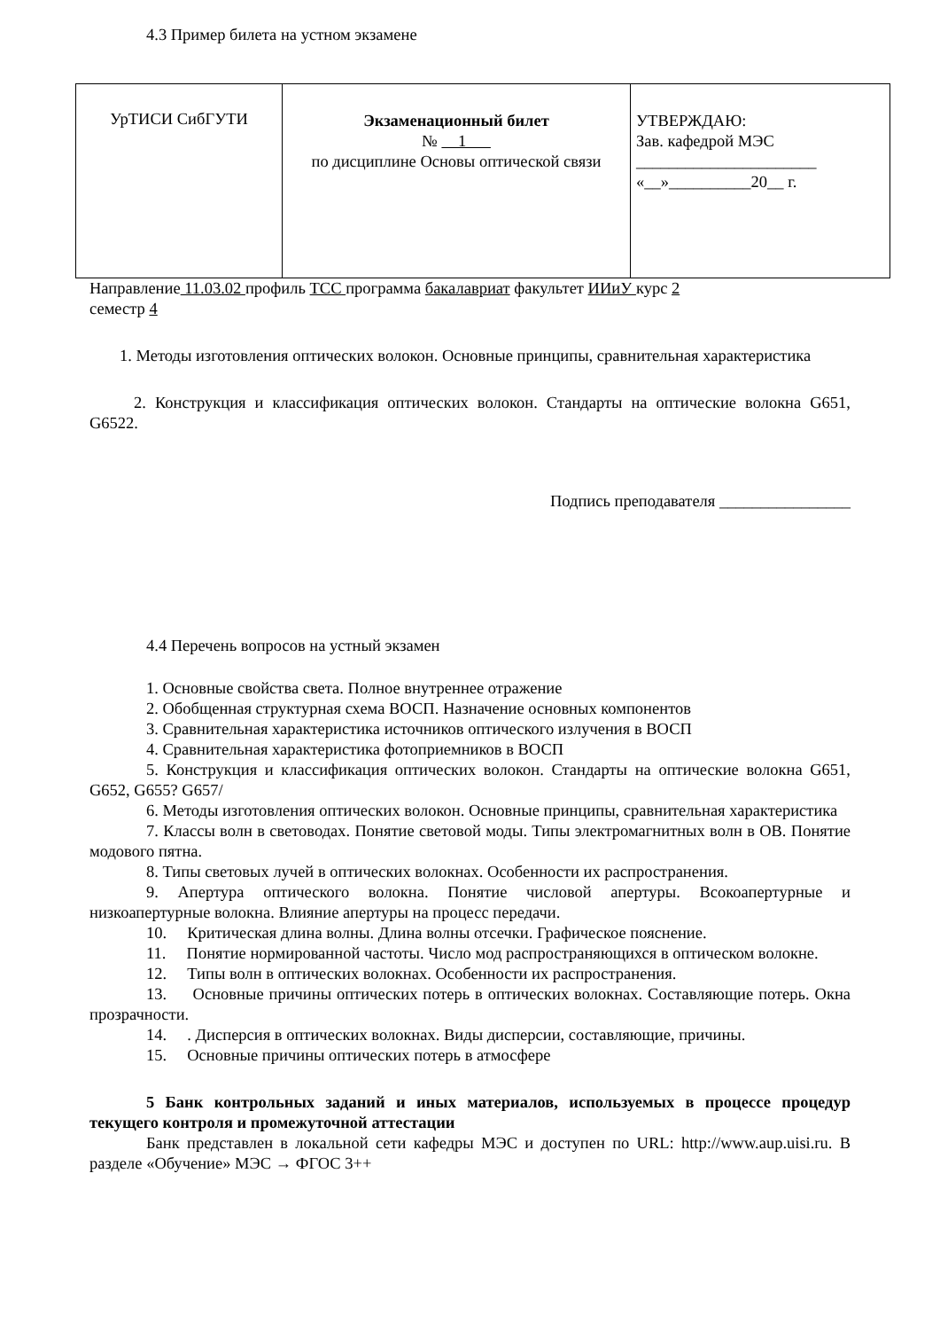4.3 Пример билета на устном экзамене
| УрТИСИ СибГУТИ | Экзаменационный билет № 1 по дисциплине Основы оптической связи | УТВЕРЖДАЮ: Зав. кафедрой МЭС ______________________ «__»__________20__ г. |
Направление 11.03.02 профиль ТСС программа бакалавриат факультет ИИиУ курс 2
семестр 4
1. Методы изготовления оптических волокон. Основные принципы, сравнительная характеристика
2. Конструкция и классификация оптических волокон. Стандарты на оптические волокна G651, G6522.
Подпись преподавателя ________________
4.4 Перечень вопросов на устный экзамен
1. Основные свойства света. Полное внутреннее отражение
2. Обобщенная структурная схема ВОСП. Назначение основных компонентов
3. Сравнительная характеристика источников оптического излучения в ВОСП
4. Сравнительная характеристика фотоприемников в ВОСП
5. Конструкция и классификация оптических волокон. Стандарты на оптические волокна G651, G652, G655? G657/
6. Методы изготовления оптических волокон. Основные принципы, сравнительная характеристика
7. Классы волн в световодах. Понятие световой моды. Типы электромагнитных волн в ОВ. Понятие модового пятна.
8. Типы световых лучей в оптических волокнах. Особенности их распространения.
9. Апертура оптического волокна. Понятие числовой апертуры. Всокоапертурные и низкоапертурные волокна. Влияние апертуры на процесс передачи.
10. Критическая длина волны. Длина волны отсечки. Графическое пояснение.
11. Понятие нормированной частоты. Число мод распространяющихся в оптическом волокне.
12. Типы волн в оптических волокнах. Особенности их распространения.
13. Основные причины оптических потерь в оптических волокнах. Составляющие потерь. Окна прозрачности.
14. . Дисперсия в оптических волокнах. Виды дисперсии, составляющие, причины.
15. Основные причины оптических потерь в атмосфере
5 Банк контрольных заданий и иных материалов, используемых в процессе процедур текущего контроля и промежуточной аттестации
Банк представлен в локальной сети кафедры МЭС и доступен по URL: http://www.aup.uisi.ru. В разделе «Обучение» МЭС → ФГОС 3++